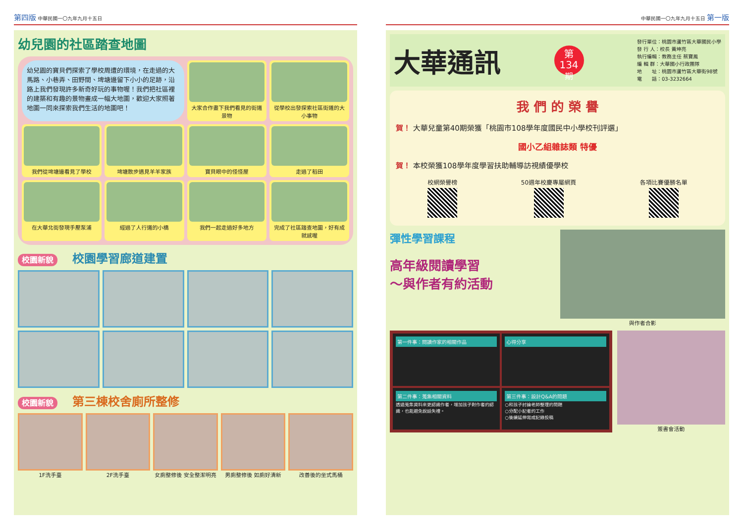第四版 中華民國一〇九年九月十五日
幼兒園的社區踏查地圖
幼兒園的寶貝們探索了學校周遭的環境，在走過的大馬路、小巷弄、田野間、埤塘邊留下小小的足跡，沿路上我們發現許多新奇好玩的事物喔！我們把社區裡的建築和有趣的景物畫成一幅大地圖，歡迎大家照著地圖一同來探索我們生活的地圖吧！
大家合作畫下我們看見的街道景物
從學校出發探索社區街道的大小事物
我們從埤塘邊看見了學校
埤塘散步遇見羊羊家族
寶貝眼中的怪怪屋
走過了稻田
在大華北街發現手壓泵浦
經過了人行道的小橋
我們一起走過好多地方
完成了社區踏查地圖，好有成就感喔
校園新貌 校園學習廊道建置
校園新貌 第三棟校舍廁所整修
1F洗手臺 2F洗手臺 女廁整修後 安全整潔明亮 男廁整修後 如廁好清新 改善後的坐式馬桶
中華民國一〇九年九月十五日 第一版
大華通訊
第
134
期
發行單位：桃園市蘆竹區大華國民小學
發 行 人：校長 黃坤亮
執行編輯：教務主任 蔡寶鳳
編 輯 群：大華國小行政團隊
地　　址：桃園市蘆竹區大華街98號
電　　話：03-3232664
我 們 的 榮 譽
賀！ 大華兒童第40期榮獲「桃園市108學年度國民中小學校刊評選」
國小乙組雜誌類 特優
賀！ 本校榮獲108學年度學習扶助輔導訪視績優學校
校網榮譽榜 50週年校慶專屬網頁 各項比賽優勝名單
彈性學習課程
高年級閱讀學習
～與作者有約活動
與作者合影
第一件事：閱讀作家的相關作品
心得分享
第二件事：蒐集相關資料
透過蒐集資料來更認識作者，增加孩子對作者的認識，也能避免說話失禮。
第三件事：設計Q&A的問題
○和孩子討論老師整理的問題
○分配小記者的工作
○後續延伸寫成記錄投稿
簽書會活動